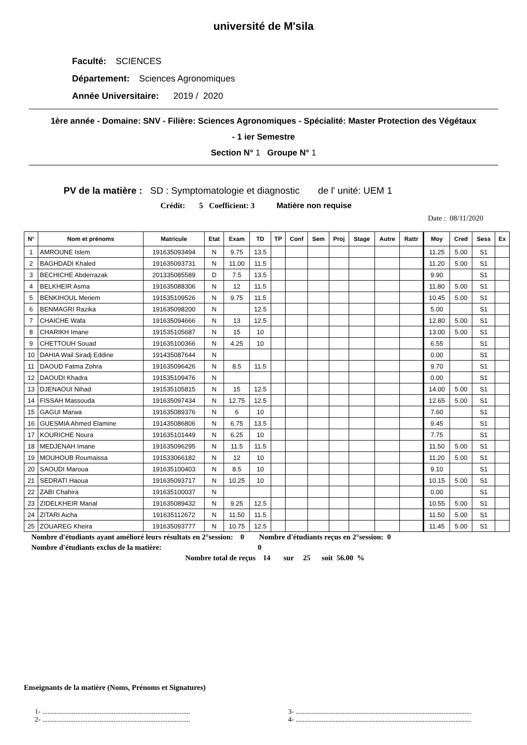université de M'sila
Faculté: SCIENCES
Département: Sciences Agronomiques
Année Universitaire: 2019 / 2020
1ère année - Domaine: SNV - Filière: Sciences Agronomiques - Spécialité: Master Protection des Végétaux
- 1 ier Semestre
Section N° 1 Groupe N° 1
PV de la matière : SD : Symptomatologie et diagnostic de l' unité: UEM 1
Crédit: 5 Coefficient: 3 Matière non requise
Date : 08/11/2020
| N° | Nom et prénoms | Matricule | Etat | Exam | TD | TP | Conf | Sem | Proj | Stage | Autre | Rattr | Moy | Cred | Sess | Ex |
| --- | --- | --- | --- | --- | --- | --- | --- | --- | --- | --- | --- | --- | --- | --- | --- | --- |
| 1 | AMROUNE Islem | 191635093494 | N | 9.75 | 13.5 | | | | | | | | 11.25 | 5.00 | S1 | |
| 2 | BAGHDADI Khaled | 191635093731 | N | 11.00 | 11.5 | | | | | | | | 11.20 | 5.00 | S1 | |
| 3 | BECHICHE Abderrazak | 201335085589 | D | 7.5 | 13.5 | | | | | | | | 9.90 | | S1 | |
| 4 | BELKHEIR Asma | 191635088306 | N | 12 | 11.5 | | | | | | | | 11.80 | 5.00 | S1 | |
| 5 | BENKIHOUL Meriem | 191535109526 | N | 9.75 | 11.5 | | | | | | | | 10.45 | 5.00 | S1 | |
| 6 | BENMAGRI Razika | 191635098200 | N | | 12.5 | | | | | | | | 5.00 | | S1 | |
| 7 | CHAICHE Wafa | 191635094666 | N | 13 | 12.5 | | | | | | | | 12.80 | 5.00 | S1 | |
| 8 | CHARIKH Imane | 191535105687 | N | 15 | 10 | | | | | | | | 13.00 | 5.00 | S1 | |
| 9 | CHETTOUH Souad | 191635100366 | N | 4.25 | 10 | | | | | | | | 6.55 | | S1 | |
| 10 | DAHIA Wail Siradj Eddine | 191435087644 | N | | | | | | | | | | 0.00 | | S1 | |
| 11 | DAOUD Fatma Zohra | 191635096426 | N | 8.5 | 11.5 | | | | | | | | 9.70 | | S1 | |
| 12 | DAOUDI Khadra | 191535109476 | N | | | | | | | | | | 0.00 | | S1 | |
| 13 | DJENAOUI Nihad | 191535105815 | N | 15 | 12.5 | | | | | | | | 14.00 | 5.00 | S1 | |
| 14 | FISSAH Massouda | 191635097434 | N | 12.75 | 12.5 | | | | | | | | 12.65 | 5.00 | S1 | |
| 15 | GAGUI Marwa | 191635089376 | N | 6 | 10 | | | | | | | | 7.60 | | S1 | |
| 16 | GUESMIA Ahmed Elamine | 191435086806 | N | 6.75 | 13.5 | | | | | | | | 9.45 | | S1 | |
| 17 | KOURICHE Noura | 191635101449 | N | 6.25 | 10 | | | | | | | | 7.75 | | S1 | |
| 18 | MEDJENAH Imane | 191635096295 | N | 11.5 | 11.5 | | | | | | | | 11.50 | 5.00 | S1 | |
| 19 | MOUHOUB Roumaissa | 191533066182 | N | 12 | 10 | | | | | | | | 11.20 | 5.00 | S1 | |
| 20 | SAOUDI Maroua | 191635100403 | N | 8.5 | 10 | | | | | | | | 9.10 | | S1 | |
| 21 | SEDRATI Haoua | 191635093717 | N | 10.25 | 10 | | | | | | | | 10.15 | 5.00 | S1 | |
| 22 | ZABI Chahira | 191635100037 | N | | | | | | | | | | 0.00 | | S1 | |
| 23 | ZIDELKHEIR Manal | 191635089432 | N | 9.25 | 12.5 | | | | | | | | 10.55 | 5.00 | S1 | |
| 24 | ZITARI Aicha | 191635112672 | N | 11.50 | 11.5 | | | | | | | | 11.50 | 5.00 | S1 | |
| 25 | ZOUAREG Kheira | 191635093777 | N | 10.75 | 12.5 | | | | | | | | 11.45 | 5.00 | S1 | |
Nombre d'étudiants ayant amélioré leurs résultats en 2°session: 0 Nombre d'étudiants reçus en 2°session: 0
Nombre d'étudiants exclus de la matière: 0
Nombre total de reçus 14 sur 25 soit 56.00 %
Enseignants de la matière (Noms, Prénoms et Signatures)
1- .....................................................................................
2- .....................................................................................
3- .....................................................................................................
4- .....................................................................................................